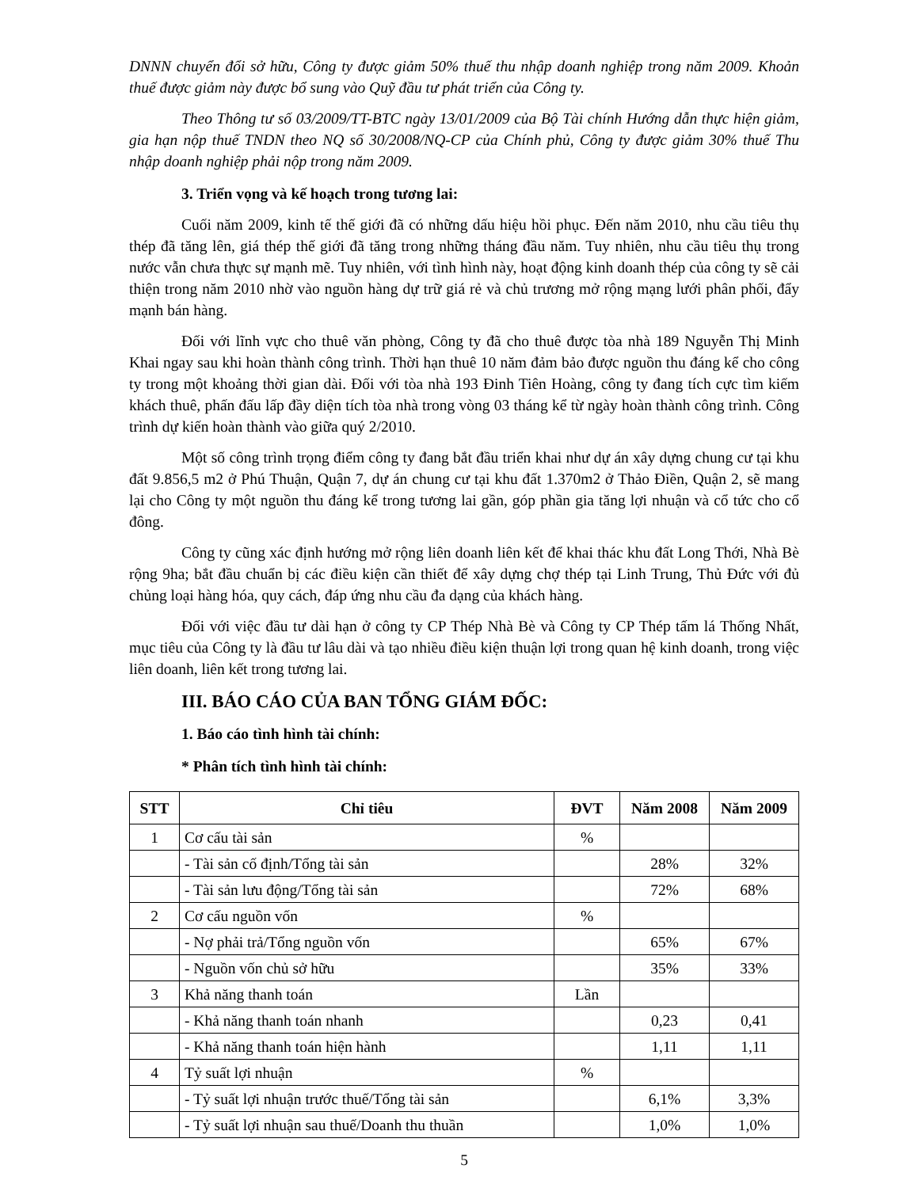DNNN chuyển đổi sở hữu, Công ty được giảm 50% thuế thu nhập doanh nghiệp trong năm 2009. Khoản thuế được giảm này được bổ sung vào Quỹ đầu tư phát triển của Công ty.
Theo Thông tư số 03/2009/TT-BTC ngày 13/01/2009 của Bộ Tài chính Hướng dẫn thực hiện giảm, gia hạn nộp thuế TNDN theo NQ số 30/2008/NQ-CP của Chính phủ, Công ty được giảm 30% thuế Thu nhập doanh nghiệp phải nộp trong năm 2009.
3. Triển vọng và kế hoạch trong tương lai:
Cuối năm 2009, kinh tế thế giới đã có những dấu hiệu hồi phục. Đến năm 2010, nhu cầu tiêu thụ thép đã tăng lên, giá thép thế giới đã tăng trong những tháng đầu năm. Tuy nhiên, nhu cầu tiêu thụ trong nước vẫn chưa thực sự mạnh mẽ. Tuy nhiên, với tình hình này, hoạt động kinh doanh thép của công ty sẽ cải thiện trong năm 2010 nhờ vào nguồn hàng dự trữ giá rẻ và chủ trương mở rộng mạng lưới phân phối, đẩy mạnh bán hàng.
Đối với lĩnh vực cho thuê văn phòng, Công ty đã cho thuê được tòa nhà 189 Nguyễn Thị Minh Khai ngay sau khi hoàn thành công trình. Thời hạn thuê 10 năm đảm bảo được nguồn thu đáng kể cho công ty trong một khoảng thời gian dài. Đối với tòa nhà 193 Đinh Tiên Hoàng, công ty đang tích cực tìm kiếm khách thuê, phấn đấu lấp đầy diện tích tòa nhà trong vòng 03 tháng kể từ ngày hoàn thành công trình. Công trình dự kiến hoàn thành vào giữa quý 2/2010.
Một số công trình trọng điểm công ty đang bắt đầu triển khai như dự án xây dựng chung cư tại khu đất 9.856,5 m2 ở Phú Thuận, Quận 7, dự án chung cư tại khu đất 1.370m2 ở Thảo Điền, Quận 2, sẽ mang lại cho Công ty một nguồn thu đáng kể trong tương lai gần, góp phần gia tăng lợi nhuận và cổ tức cho cổ đông.
Công ty cũng xác định hướng mở rộng liên doanh liên kết để khai thác khu đất Long Thới, Nhà Bè rộng 9ha; bắt đầu chuẩn bị các điều kiện cần thiết để xây dựng chợ thép tại Linh Trung, Thủ Đức với đủ chủng loại hàng hóa, quy cách, đáp ứng nhu cầu đa dạng của khách hàng.
Đối với việc đầu tư dài hạn ở công ty CP Thép Nhà Bè và Công ty CP Thép tấm lá Thống Nhất, mục tiêu của Công ty là đầu tư lâu dài và tạo nhiều điều kiện thuận lợi trong quan hệ kinh doanh, trong việc liên doanh, liên kết trong tương lai.
III. BÁO CÁO CỦA BAN TỔNG GIÁM ĐỐC:
1. Báo cáo tình hình tài chính:
* Phân tích tình hình tài chính:
| STT | Chỉ tiêu | ĐVT | Năm 2008 | Năm 2009 |
| --- | --- | --- | --- | --- |
| 1 | Cơ cấu tài sản | % | | |
| | - Tài sản cố định/Tổng tài sản | | 28% | 32% |
| | - Tài sản lưu động/Tổng tài sản | | 72% | 68% |
| 2 | Cơ cấu nguồn vốn | % | | |
| | - Nợ phải trả/Tổng nguồn vốn | | 65% | 67% |
| | - Nguồn vốn chủ sở hữu | | 35% | 33% |
| 3 | Khả năng thanh toán | Lần | | |
| | - Khả năng thanh toán nhanh | | 0,23 | 0,41 |
| | - Khả năng thanh toán hiện hành | | 1,11 | 1,11 |
| 4 | Tỷ suất lợi nhuận | % | | |
| | - Tỷ suất lợi nhuận trước thuế/Tổng tài sản | | 6,1% | 3,3% |
| | - Tỷ suất lợi nhuận sau thuế/Doanh thu thuần | | 1,0% | 1,0% |
5